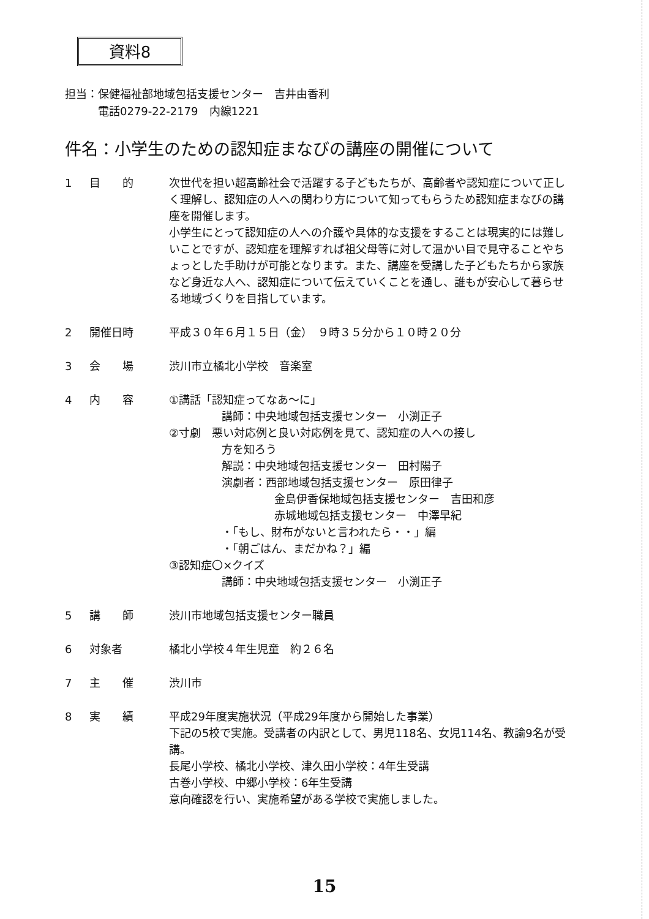資料8
担当：保健福祉部地域包括支援センター　吉井由香利
　　　電話0279-22-2179　内線1221
件名：小学生のための認知症まなびの講座の開催について
1 目　　的 次世代を担い超高齢社会で活躍する子どもたちが、高齢者や認知症について正しく理解し、認知症の人への関わり方について知ってもらうため認知症まなびの講座を開催します。
小学生にとって認知症の人への介護や具体的な支援をすることは現実的には難しいことですが、認知症を理解すれば祖父母等に対して温かい目で見守ることやちょっとした手助けが可能となります。また、講座を受講した子どもたちから家族など身近な人へ、認知症について伝えていくことを通し、誰もが安心して暮らせる地域づくりを目指しています。
2 開催日時 平成３０年６月１５日（金）　９時３５分から１０時２０分
3 会　　場 渋川市立橘北小学校　音楽室
4 内　　容 ①講話「認知症ってなあ～に」
講師：中央地域包括支援センター　小渕正子
②寸劇　悪い対応例と良い対応例を見て、認知症の人への接し
方を知ろう
解説：中央地域包括支援センター　田村陽子
演劇者：西部地域包括支援センター　原田律子
金島伊香保地域包括支援センター　吉田和彦
赤城地域包括支援センター　中澤早紀
・「もし、財布がないと言われたら・・」編
・「朝ごはん、まだかね？」編
③認知症〇×クイズ
講師：中央地域包括支援センター　小渕正子
5 講　　師 渋川市地域包括支援センター職員
6 対象者 橘北小学校４年生児童　約２６名
7 主　　催 渋川市
8 実　　績 平成29年度実施状況（平成29年度から開始した事業）
下記の5校で実施。受講者の内訳として、男児118名、女児114名、教諭9名が受講。
長尾小学校、橘北小学校、津久田小学校：4年生受講
古巻小学校、中郷小学校：6年生受講
意向確認を行い、実施希望がある学校で実施しました。
15